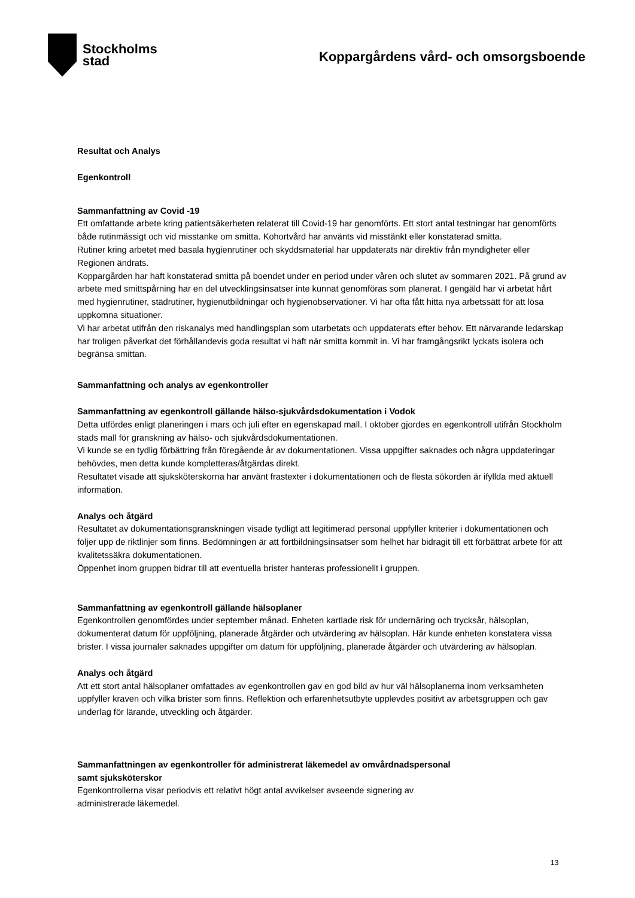Stockholms
stad
Koppargårdens vård- och omsorgsboende
Resultat och Analys
Egenkontroll
Sammanfattning av Covid -19
Ett omfattande arbete kring patientsäkerheten relaterat till Covid-19 har genomförts. Ett stort antal testningar har genomförts både rutinmässigt och vid misstanke om smitta. Kohortvård har använts vid misstänkt eller konstaterad smitta.
Rutiner kring arbetet med basala hygienrutiner och skyddsmaterial har uppdaterats när direktiv från myndigheter eller Regionen ändrats.
Koppargården har haft konstaterad smitta på boendet under en period under våren och slutet av sommaren 2021. På grund av arbete med smittspårning har en del utvecklingsinsatser inte kunnat genomföras som planerat. I gengäld har vi arbetat hårt med hygienrutiner, städrutiner, hygienutbildningar och hygienobservationer. Vi har ofta fått hitta nya arbetssätt för att lösa uppkomna situationer.
Vi har arbetat utifrån den riskanalys med handlingsplan som utarbetats och uppdaterats efter behov. Ett närvarande ledarskap har troligen påverkat det förhållandevis goda resultat vi haft när smitta kommit in. Vi har framgångsrikt lyckats isolera och begränsa smittan.
Sammanfattning och analys av egenkontroller
Sammanfattning av egenkontroll gällande hälso-sjukvårdsdokumentation i Vodok
Detta utfördes enligt planeringen i mars och juli efter en egenskapad mall. I oktober gjordes en egenkontroll utifrån Stockholm stads mall för granskning av hälso- och sjukvårdsdokumentationen.
Vi kunde se en tydlig förbättring från föregående år av dokumentationen. Vissa uppgifter saknades och några uppdateringar behövdes, men detta kunde kompletteras/åtgärdas direkt.
Resultatet visade att sjuksköterskorna har använt frastexter i dokumentationen och de flesta sökorden är ifyllda med aktuell information.
Analys och åtgärd
Resultatet av dokumentationsgranskningen visade tydligt att legitimerad personal uppfyller kriterier i dokumentationen och följer upp de riktlinjer som finns. Bedömningen är att fortbildningsinsatser som helhet har bidragit till ett förbättrat arbete för att kvalitetssäkra dokumentationen.
Öppenhet inom gruppen bidrar till att eventuella brister hanteras professionellt i gruppen.
Sammanfattning av egenkontroll gällande hälsoplaner
Egenkontrollen genomfördes under september månad. Enheten kartlade risk för undernäring och trycksår, hälsoplan, dokumenterat datum för uppföljning, planerade åtgärder och utvärdering av hälsoplan. Här kunde enheten konstatera vissa brister. I vissa journaler saknades uppgifter om datum för uppföljning, planerade åtgärder och utvärdering av hälsoplan.
Analys och åtgärd
Att ett stort antal hälsoplaner omfattades av egenkontrollen gav en god bild av hur väl hälsoplanerna inom verksamheten uppfyller kraven och vilka brister som finns. Reflektion och erfarenhetsutbyte upplevdes positivt av arbetsgruppen och gav underlag för lärande, utveckling och åtgärder.
Sammanfattningen av egenkontroller för administrerat läkemedel av omvårdnadspersonal
samt sjuksköterskor
Egenkontrollerna visar periodvis ett relativt högt antal avvikelser avseende signering av
administrerade läkemedel.
13